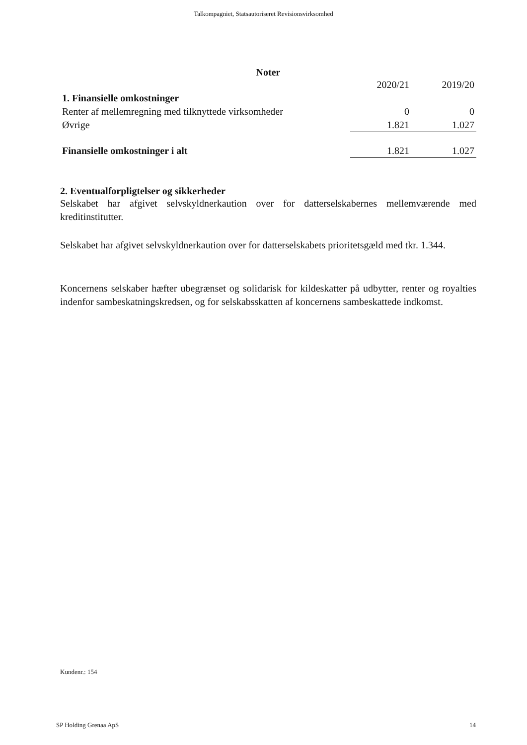Talkompagniet, Statsautoriseret Revisionsvirksomhed
Noter
| | 2020/21 | | 2019/20 |
| 1. Finansielle omkostninger | | | |
| Renter af mellemregning med tilknyttede virksomheder | 0 | | 0 |
| Øvrige | 1.821 | | 1.027 |
| Finansielle omkostninger i alt | 1.821 | | 1.027 |
2. Eventualforpligtelser og sikkerheder
Selskabet har afgivet selvskyldnerkaution over for datterselskabernes mellemværende med kreditinstitutter.
Selskabet har afgivet selvskyldnerkaution over for datterselskabets prioritetsgæld med tkr. 1.344.
Koncernens selskaber hæfter ubegrænset og solidarisk for kildeskatter på udbytter, renter og royalties indenfor sambeskatningskredsen, og for selskabsskatten af koncernens sambeskattede indkomst.
Kundenr.: 154
SP Holding Grenaa ApS 14